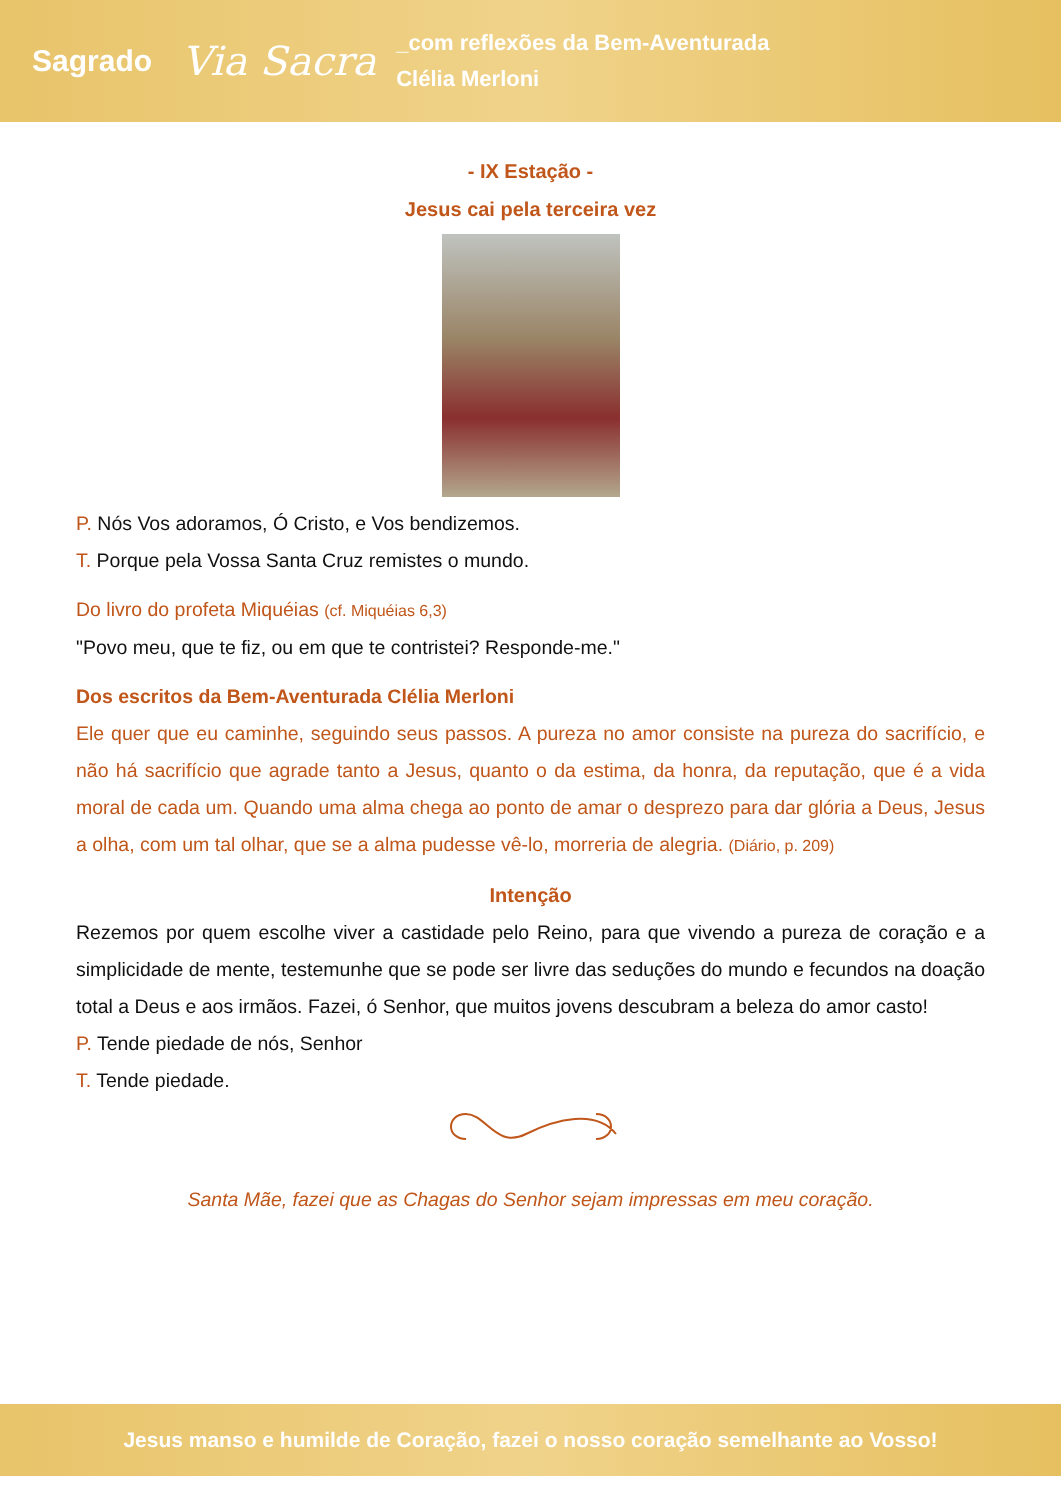Sagrado Via Sacra _com reflexões da Bem-Aventurada
Clélia Merloni
- IX Estação -
Jesus cai pela terceira vez
P. Nós Vos adoramos, Ó Cristo, e Vos bendizemos.
T. Porque pela Vossa Santa Cruz remistes o mundo.
Do livro do profeta Miquéias (cf. Miquéias 6,3)
"Povo meu, que te fiz, ou em que te contristei? Responde-me."
Dos escritos da Bem-Aventurada Clélia Merloni
Ele quer que eu caminhe, seguindo seus passos. A pureza no amor consiste na pureza do sacrifício, e não há sacrifício que agrade tanto a Jesus, quanto o da estima, da honra, da reputação, que é a vida moral de cada um. Quando uma alma chega ao ponto de amar o desprezo para dar glória a Deus, Jesus a olha, com um tal olhar, que se a alma pudesse vê-lo, morreria de alegria. (Diário, p. 209)
Intenção
Rezemos por quem escolhe viver a castidade pelo Reino, para que vivendo a pureza de coração e a simplicidade de mente, testemunhe que se pode ser livre das seduções do mundo e fecundos na doação total a Deus e aos irmãos. Fazei, ó Senhor, que muitos jovens descubram a beleza do amor casto!
P. Tende piedade de nós, Senhor
T. Tende piedade.
Santa Mãe, fazei que as Chagas do Senhor sejam impressas em meu coração.
Jesus manso e humilde de Coração, fazei o nosso coração semelhante ao Vosso!